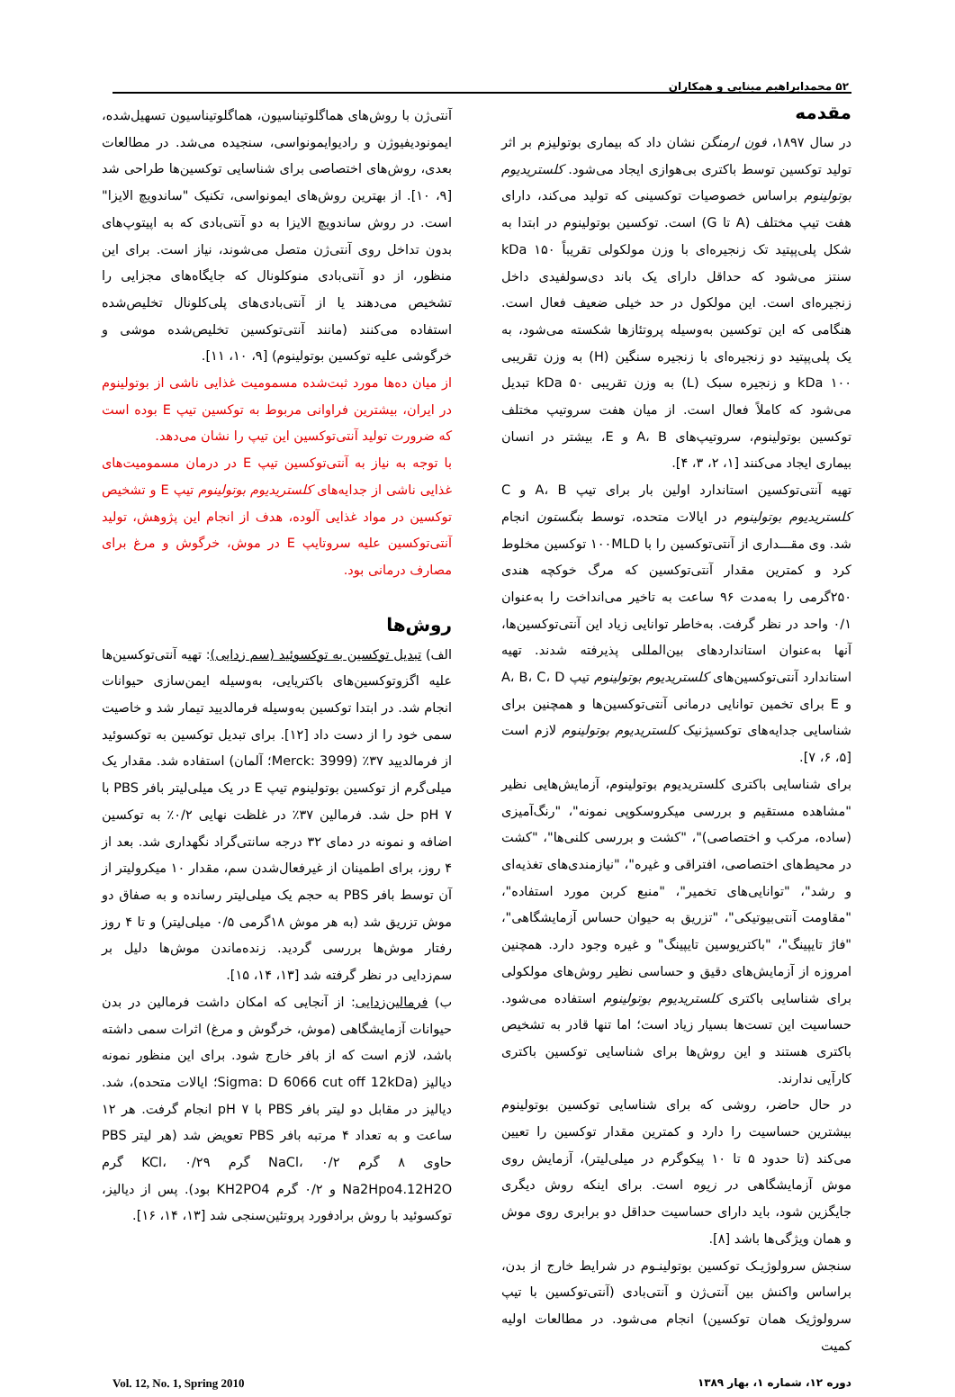۵۲ محمدابراهیم مینایی و همکاران
مقدمه
در سال ۱۸۹۷، فون ارمنگن نشان داد که بیماری بوتولیزم بر اثر تولید توکسین توسط باکتری بی‌هوازی ایجاد می‌شود. کلستریدیوم بوتولینوم براساس خصوصیات توکسینی که تولید می‌کند، دارای هفت تیپ مختلف (A تا G) است. توکسین بوتولینوم در ابتدا به شکل پلی‌پپتید تک زنجیره‌ای با وزن مولکولی تقریباً ۱۵۰ kDa سنتز می‌شود که حداقل دارای یک باند دی‌سولفیدی داخل زنجیره‌ای است. این مولکول در حد خیلی ضعیف فعال است. هنگامی که این توکسین به‌وسیله پروتئازها شکسته می‌شود، به یک پلی‌پپتید دو زنجیره‌ای با زنجیره سنگین (H) به وزن تقریبی ۱۰۰ kDa و زنجیره سبک (L) به وزن تقریبی ۵۰ kDa تبدیل می‌شود که کاملاً فعال است. از میان هفت سروتیپ مختلف توکسین بوتولینوم، سروتیپ‌های A، B و E، بیشتر در انسان بیماری ایجاد می‌کنند [۱، ۲، ۳، ۴].
تهیه آنتی‌توکسین استاندارد اولین بار برای تیپ A، B و C کلستریدیوم بوتولینوم در ایالات متحده، توسط بنگستون انجام شد. وی مقـــداری از آنتی‌توکسین را با ۱۰۰MLD توکسین مخلوط کرد و کمترین مقدار آنتی‌توکسین که مرگ خوکچه هندی ۲۵۰گرمی را به‌مدت ۹۶ ساعت به تاخیر می‌انداخت را به‌عنوان ۰/۱ واحد در نظر گرفت. به‌خاطر توانایی زیاد این آنتی‌توکسین‌ها، آنها به‌عنوان استانداردهای بین‌المللی پذیرفته شدند. تهیه استاندارد آنتی‌توکسین‌های کلستریدیوم بوتولینوم تیپ A، B، C، D و E برای تخمین توانایی درمانی آنتی‌توکسین‌ها و همچنین برای شناسایی جدایه‌های توکسیژنیک کلستریدیوم بوتولینوم لازم است [۵، ۶، ۷].
برای شناسایی باکتری کلستریدیوم بوتولینوم، آزمایش‌هایی نظیر "مشاهده مستقیم و بررسی میکروسکوپی نمونه"، "رنگ‌آمیزی (ساده، مرکب و اختصاصی)"، "کشت و بررسی کلنی‌ها"، "کشت در محیط‌های اختصاصی، افتراقی و غیره"، "نیازمندی‌های تغذیه‌ای و رشد"، "توانایی‌های تخمیر"، "منبع کربن مورد استفاده"، "مقاومت آنتی‌بیوتیکی"، "تزریق به حیوان حساس آزمایشگاهی"، "فاژ تایپینگ"، "باکتریوسین تایپینگ" و غیره وجود دارد. همچنین امروزه از آزمایش‌های دقیق و حساسی نظیر روش‌های مولکولی برای شناسایی باکتری کلستریدیوم بوتولینوم استفاده می‌شود. حساسیت این تست‌ها بسیار زیاد است؛ اما تنها قادر به تشخیص باکتری هستند و این روش‌ها برای شناسایی توکسین باکتری کارآیی ندارند.
در حال حاضر، روشی که برای شناسایی توکسین بوتولینوم بیشترین حساسیت را دارد و کمترین مقدار توکسین را تعیین می‌کند (تا حدود ۵ تا ۱۰ پیکوگرم در میلی‌لیتر)، آزمایش روی موش آزمایشگاهی در زیوه است. برای اینکه روش دیگری جایگزین شود، باید دارای حساسیت حداقل دو برابری روی موش و همان ویژگی‌ها باشد [۸].
سنجش سرولوژیـک توکسین بوتولینـوم در شرایط خارج از بدن، براساس واکنش بین آنتی‌ژن و آنتی‌بادی (آنتی‌توکسین با تیپ سرولوژیک همان توکسین) انجام می‌شود. در مطالعات اولیه کمیت
آنتی‌ژن با روش‌های هماگلوتیناسیون، هماگلوتیناسیون تسهیل‌شده، ایمونودیفیوژن و رادیوایمونواسی، سنجیده می‌شد. در مطالعات بعدی، روش‌های اختصاصی برای شناسایی توکسین‌ها طراحی شد [۹، ۱۰]. از بهترین روش‌های ایمونواسی، تکنیک "ساندویچ الایزا" است. در روش ساندویچ الایزا به دو آنتی‌بادی که به اپیتوپ‌های بدون تداخل روی آنتی‌ژن متصل می‌شوند، نیاز است. برای این منظور، از دو آنتی‌بادی منوکلونال که جایگاه‌های مجزایی را تشخیص می‌دهند یا از آنتی‌بادی‌های پلی‌کلونال تخلیص‌شده استفاده می‌کنند (مانند آنتی‌توکسین تخلیص‌شده موشی و خرگوشی علیه توکسین بوتولینوم) [۹، ۱۰، ۱۱].
از میان ده‌ها مورد ثبت‌شده مسمومیت غذایی ناشی از بوتولینوم در ایران، بیشترین فراوانی مربوط به توکسین تیپ E بوده است که ضرورت تولید آنتی‌توکسین این تیپ را نشان می‌دهد.
با توجه به نیاز به آنتی‌توکسین تیپ E در درمان مسمومیت‌های غذایی ناشی از جدایه‌های کلستریدیوم بوتولینوم تیپ E و تشخیص توکسین در مواد غذایی آلوده، هدف از انجام این پژوهش، تولید آنتی‌توکسین علیه سروتایپ E در موش، خرگوش و مرغ برای مصارف درمانی بود.
روش‌ها
الف) تبدیل توکسین به توکسوئید (سم زدایی): تهیه آنتی‌توکسین‌ها علیه اگزوتوکسین‌های باکتریایی، به‌وسیله ایمن‌سازی حیوانات انجام شد. در ابتدا توکسین به‌وسیله فرمالدیید تیمار شد و خاصیت سمی خود را از دست داد [۱۲]. برای تبدیل توکسین به توکسوئید از فرمالدیید ۳۷٪ (Merck: 3999؛ آلمان) استفاده شد. مقدار یک میلی‌گرم از توکسین بوتولینوم تیپ E در یک میلی‌لیتر بافر PBS با pH ۷ حل شد. فرمالین ۳۷٪ در غلظت نهایی ۰/۲٪ به توکسین اضافه و نمونه در دمای ۳۲ درجه سانتی‌گراد نگهداری شد. بعد از ۴ روز، برای اطمینان از غیرفعال‌شدن سم، مقدار ۱۰ میکرولیتر از آن توسط بافر PBS به حجم یک میلی‌لیتر رسانده و به صفاق دو موش تزریق شد (به هر موش ۱۸گرمی ۰/۵ میلی‌لیتر) و تا ۴ روز رفتار موش‌ها بررسی گردید. زنده‌ماندن موش‌ها دلیل بر سم‌زدایی در نظر گرفته شد [۱۳، ۱۴، ۱۵].
ب) فرمالین‌زدایی: از آنجایی که امکان داشت فرمالین در بدن حیوانات آزمایشگاهی (موش، خرگوش و مرغ) اثرات سمی داشته باشد، لازم است که از بافر خارج شود. برای این منظور نمونه دیالیز (Sigma: D 6066 cut off 12kDa؛ ایالات متحده)، شد. دیالیز در مقابل دو لیتر بافر PBS با pH ۷ انجام گرفت. هر ۱۲ ساعت و به تعداد ۴ مرتبه بافر PBS تعویض شد (هر لیتر PBS حاوی ۸ گرم NaCl، ۰/۲ گرم KCl، ۰/۲۹ گرم Na2Hpo4.12H2O و ۰/۲ گرم KH2PO4 بود). پس از دیالیز، توکسوئید با روش برادفورد پروتئین‌سنجی شد [۱۳، ۱۴، ۱۶].
دوره ۱۲، شماره ۱، بهار ۱۳۸۹ Vol. 12, No. 1, Spring 2010